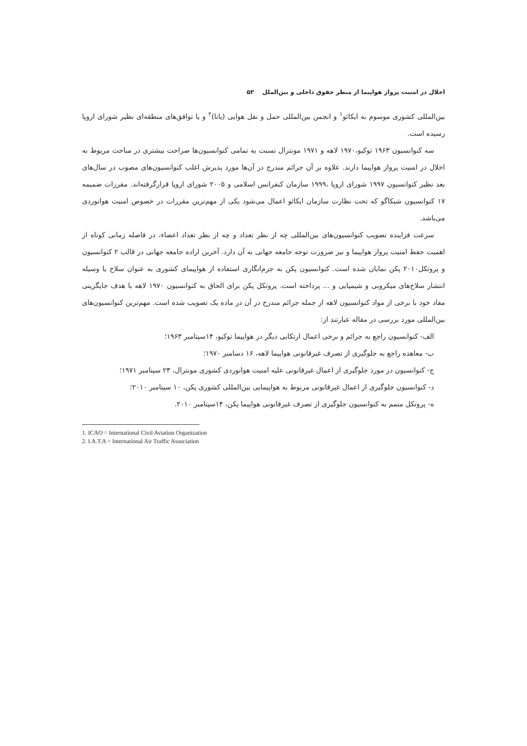اخلال در امنیت پرواز هواپیما از منظر حقوق داخلی و بین‌الملل ۵۳
بین‌المللی کشوری موسوم به ایکائو<sup>۱</sup> و انجمن بین‌المللی حمل و نقل هوایی (یاتا)<sup>۲</sup> و یا توافق‌های منطقه‌ای نظیر شورای اروپا رسیده است.
سه کنوانسیون ۱۹۶۳ توکیو،۱۹۷۰ لاهه و ۱۹۷۱ مونترال نسبت به تمامی کنوانسیون‌ها صراحت بیشتری در مباحث مربوط به اخلال در امنیت پرواز هواپیما دارند. علاوه بر آن جرائم مندرج در آن‌ها مورد پذیرش اغلب کنوانسیون‌های مصوب در سال‌های بعد نظیر کنوانسیون ۱۹۹۷ شورای اروپا ،۱۹۹۹ سازمان کنفرانس اسلامی و ۲۰۰۵ شورای اروپا قرارگرفته‌اند. مقررات ضمیمه ۱۷ کنوانسیون شیکاگو که تحت نظارت سازمان ایکائو اعمال می‌شود یکی از مهم‌ترین مقررات در خصوص امنیت هوانوردی می‌باشد.
سرعت فزاینده تصویب کنوانسیون‌های بین‌المللی چه از نظر تعداد و چه از نظر تعداد اعضاء، در فاصله زمانی کوتاه از اهمیت حفظ امنیت پرواز هواپیما و نیز ضرورت توجه جامعه جهانی به آن دارد. آخرین اراده جامعه جهانی در قالب ۲ کنوانسیون و پروتکل۲۰۱۰ پکن نمایان شده است. کنوانسیون پکن به جرم‌انگاری استفاده از هواپیمای کشوری به عنوان سلاح یا وسیله انتشار سلاح‌های میکروبی و شیمیایی و ... پرداخته است. پروتکل پکن برای الحاق به کنوانسیون ۱۹۷۰ لاهه با هدف جایگزینی مفاد خود با برخی از مواد کنوانسیون لاهه از جمله جرائم مندرج در آن در ماده یک تصویب شده است. مهم‌ترین کنوانسیون‌های بین‌المللی مورد بررسی در مقاله عبارتند از:
الف- کنوانسیون راجع به جرائم و برخی اعمال ارتکابی دیگر در هواپیما توکیو، ۱۴سپتامبر ۱۹۶۳؛
ب- معاهده راجع به جلوگیری از تصرف غیرقانونی هواپیما لاهه، ۱۶ دسامبر ۱۹۷۰؛
ج- کنوانسیون در مورد جلوگیری از اعمال غیرقانونی علیه امنیت هوانوردی کشوری مونترال، ۲۳ سپتامبر ۱۹۷۱؛
د- کنوانسیون جلوگیری از اعمال غیرقانونی مربوط به هواپیمایی بین‌المللی کشوری پکن، ۱۰ سپتامبر ۲۰۱۰؛
ه- پروتکل متمم به کنوانسیون جلوگیری از تصرف غیرقانونی هواپیما پکن، ۱۴سپتامبر ۲۰۱۰.
1. ICAO = International Civil Aviation Organization
2. I.A.T.A = International Air Traffic Association